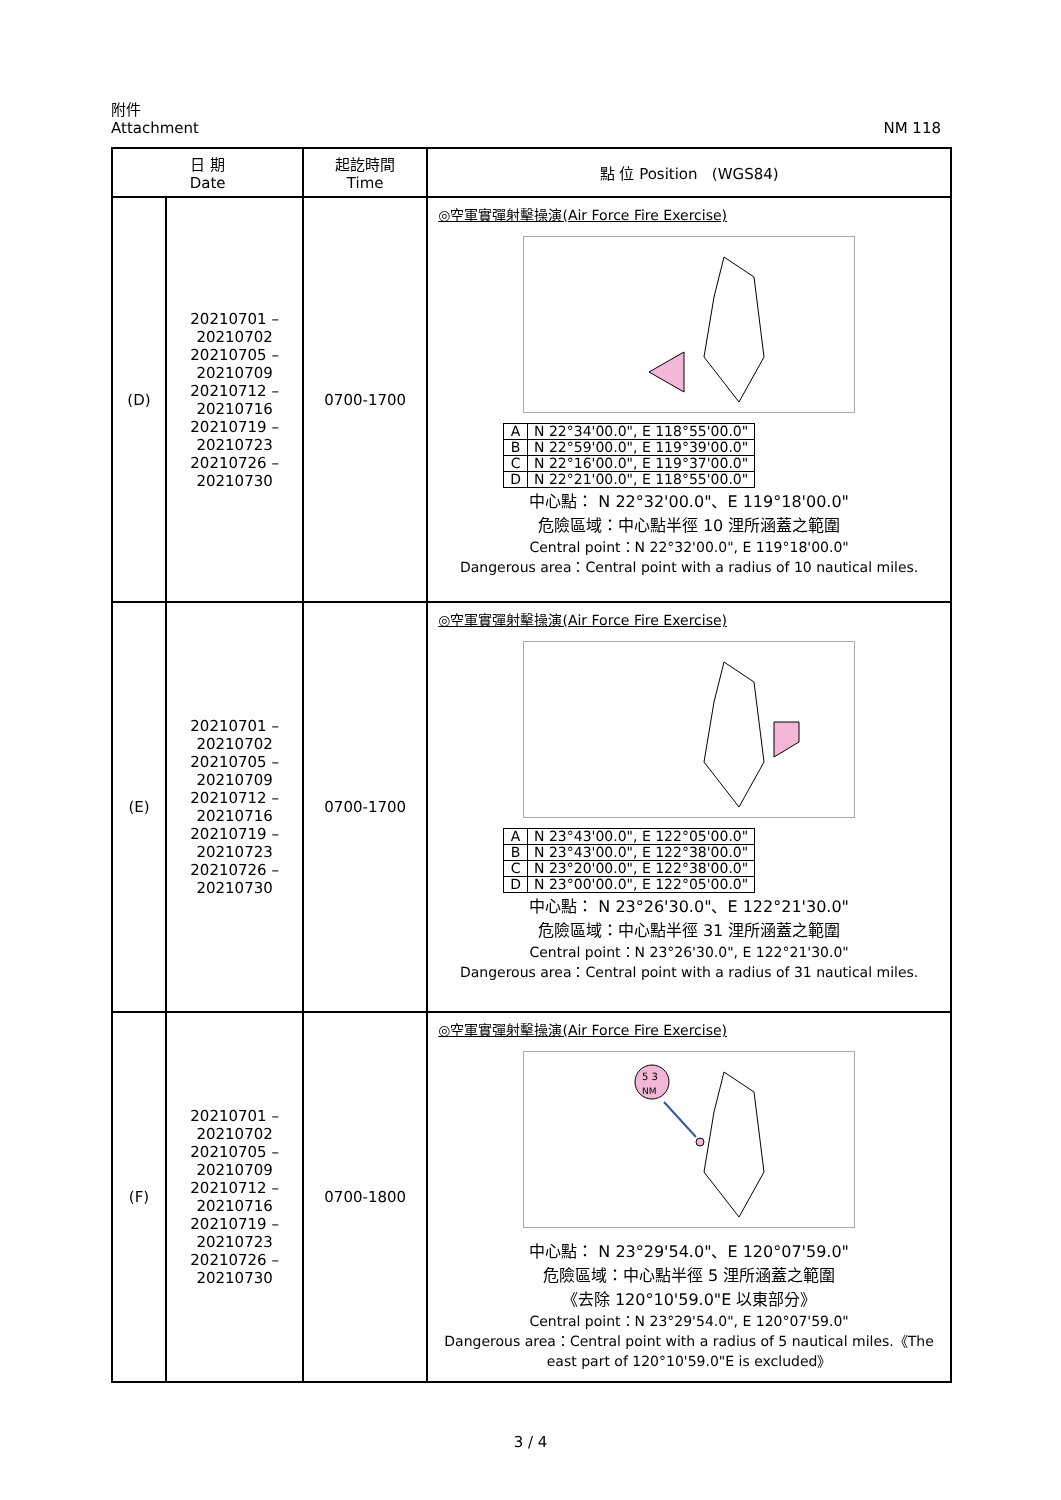附件
Attachment
NM 118
| 日 期 Date | | 起訖時間 Time | 點 位 Position (WGS84) |
| --- | --- | --- | --- |
| (D) | 20210701 – 20210702 20210705 – 20210709 20210712 – 20210716 20210719 – 20210723 20210726 – 20210730 | 0700-1700 | ◎空軍實彈射擊操演(Air Force Fire Exercise) / A / N 22°34'00.0", E 118°55'00.0" / / B / N 22°59'00.0", E 119°39'00.0" / / C / N 22°16'00.0", E 119°37'00.0" / / D / N 22°21'00.0", E 118°55'00.0" / 中心點： N 22°32'00.0"、E 119°18'00.0" 危險區域：中心點半徑 10 浬所涵蓋之範圍 Central point：N 22°32'00.0", E 119°18'00.0" Dangerous area：Central point with a radius of 10 nautical miles. |
| (E) | 20210701 – 20210702 20210705 – 20210709 20210712 – 20210716 20210719 – 20210723 20210726 – 20210730 | 0700-1700 | ◎空軍實彈射擊操演(Air Force Fire Exercise) / A / N 23°43'00.0", E 122°05'00.0" / / B / N 23°43'00.0", E 122°38'00.0" / / C / N 23°20'00.0", E 122°38'00.0" / / D / N 23°00'00.0", E 122°05'00.0" / 中心點： N 23°26'30.0"、E 122°21'30.0" 危險區域：中心點半徑 31 浬所涵蓋之範圍 Central point：N 23°26'30.0", E 122°21'30.0" Dangerous area：Central point with a radius of 31 nautical miles. |
| (F) | 20210701 – 20210702 20210705 – 20210709 20210712 – 20210716 20210719 – 20210723 20210726 – 20210730 | 0700-1800 | ◎空軍實彈射擊操演(Air Force Fire Exercise) 5 3 NM 中心點： N 23°29'54.0"、E 120°07'59.0" 危險區域：中心點半徑 5 浬所涵蓋之範圍 《去除 120°10'59.0"E 以東部分》 Central point：N 23°29'54.0", E 120°07'59.0" Dangerous area：Central point with a radius of 5 nautical miles.《The east part of 120°10'59.0"E is excluded》 |
3 / 4